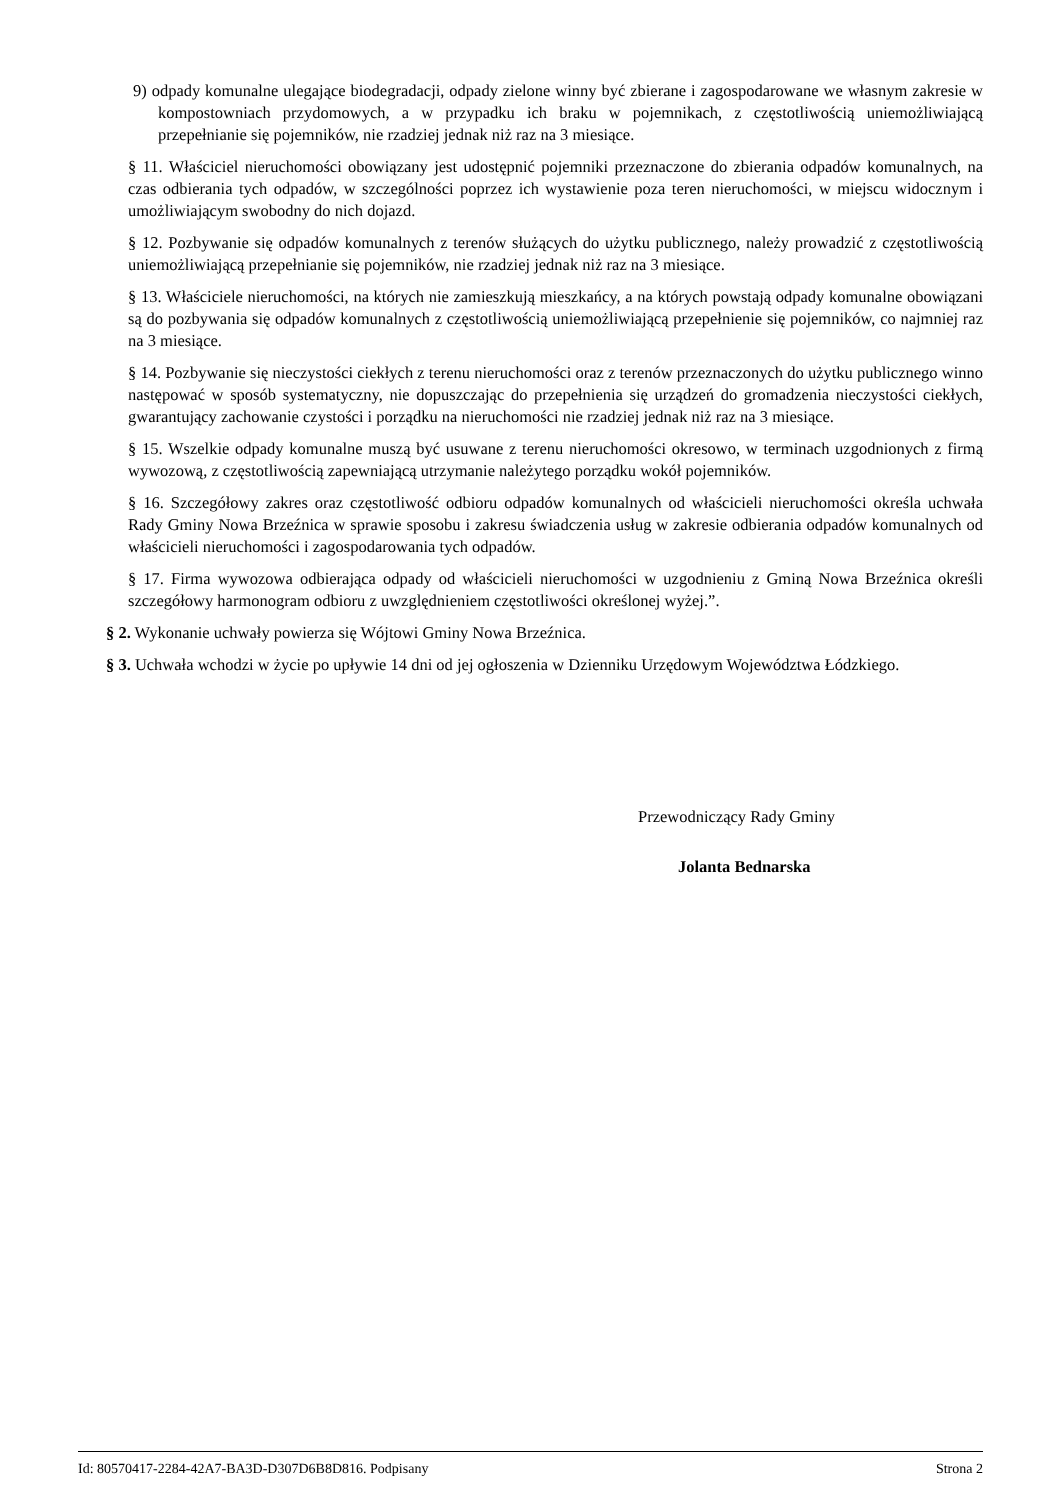9) odpady komunalne ulegające biodegradacji, odpady zielone winny być zbierane i zagospodarowane we własnym zakresie w kompostowniach przydomowych, a w przypadku ich braku w pojemnikach, z częstotliwością uniemożliwiającą przepełnianie się pojemników, nie rzadziej jednak niż raz na 3 miesiące.
§ 11. Właściciel nieruchomości obowiązany jest udostępnić pojemniki przeznaczone do zbierania odpadów komunalnych, na czas odbierania tych odpadów, w szczególności poprzez ich wystawienie poza teren nieruchomości, w miejscu widocznym i umożliwiającym swobodny do nich dojazd.
§ 12. Pozbywanie się odpadów komunalnych z terenów służących do użytku publicznego, należy prowadzić z częstotliwością uniemożliwiającą przepełnianie się pojemników, nie rzadziej jednak niż raz na 3 miesiące.
§ 13. Właściciele nieruchomości, na których nie zamieszkują mieszkańcy, a na których powstają odpady komunalne obowiązani są do pozbywania się odpadów komunalnych z częstotliwością uniemożliwiającą przepełnienie się pojemników, co najmniej raz na 3 miesiące.
§ 14. Pozbywanie się nieczystości ciekłych z terenu nieruchomości oraz z terenów przeznaczonych do użytku publicznego winno następować w sposób systematyczny, nie dopuszczając do przepełnienia się urządzeń do gromadzenia nieczystości ciekłych, gwarantujący zachowanie czystości i porządku na nieruchomości nie rzadziej jednak niż raz na 3 miesiące.
§ 15. Wszelkie odpady komunalne muszą być usuwane z terenu nieruchomości okresowo, w terminach uzgodnionych z firmą wywozową, z częstotliwością zapewniającą utrzymanie należytego porządku wokół pojemników.
§ 16. Szczegółowy zakres oraz częstotliwość odbioru odpadów komunalnych od właścicieli nieruchomości określa uchwała Rady Gminy Nowa Brzeźnica w sprawie sposobu i zakresu świadczenia usług w zakresie odbierania odpadów komunalnych od właścicieli nieruchomości i zagospodarowania tych odpadów.
§ 17. Firma wywozowa odbierająca odpady od właścicieli nieruchomości w uzgodnieniu z Gminą Nowa Brzeźnica określi szczegółowy harmonogram odbioru z uwzględnieniem częstotliwości określonej wyżej.”.
§ 2. Wykonanie uchwały powierza się Wójtowi Gminy Nowa Brzeźnica.
§ 3. Uchwała wchodzi w życie po upływie 14 dni od jej ogłoszenia w Dzienniku Urzędowym Województwa Łódzkiego.
Przewodniczący Rady Gminy
Jolanta Bednarska
Id: 80570417-2284-42A7-BA3D-D307D6B8D816. Podpisany Strona 2